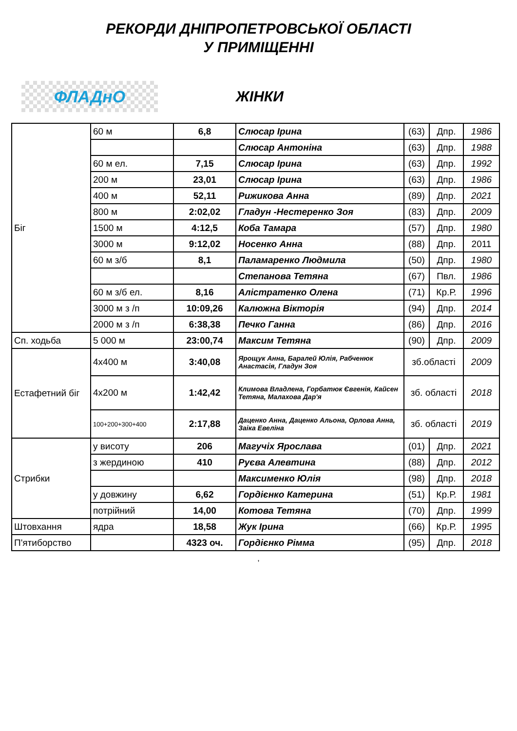РЕКОРДИ ДНІПРОПЕТРОВСЬКОЇ ОБЛАСТІ
У ПРИМІЩЕННІ
ФЛАДнО
ЖІНКИ
| Біг | 60 м | 6,8 | Слюсар Ірина | (63) | Дпр. | 1986 |
| | | | Слюсар Антоніна | (63) | Дпр. | 1988 |
| | 60 м ел. | 7,15 | Слюсар Ірина | (63) | Дпр. | 1992 |
| | 200 м | 23,01 | Слюсар Ірина | (63) | Дпр. | 1986 |
| | 400 м | 52,11 | Рижикова Анна | (89) | Дпр. | 2021 |
| | 800 м | 2:02,02 | Гладун -Нестеренко Зоя | (83) | Дпр. | 2009 |
| | 1500 м | 4:12,5 | Коба Тамара | (57) | Дпр. | 1980 |
| | 3000 м | 9:12,02 | Носенко Анна | (88) | Дпр. | 2011 |
| | 60 м з/б | 8,1 | Паламаренко Людмила | (50) | Дпр. | 1980 |
| | | | Степанова Тетяна | (67) | Пвл. | 1986 |
| | 60 м з/б ел. | 8,16 | Алістратенко Олена | (71) | Кр.Р. | 1996 |
| | 3000 м з /п | 10:09,26 | Калюжна Вікторія | (94) | Дпр. | 2014 |
| | 2000 м з /п | 6:38,38 | Печко Ганна | (86) | Дпр. | 2016 |
| Сп. ходьба | 5 000 м | 23:00,74 | Максим Тетяна | (90) | Дпр. | 2009 |
| Естафетний біг | 4х400 м | 3:40,08 | Ярощук Анна, Баралей Юлія, Рабченюк Анастасія, Гладун Зоя | зб.області | | 2009 |
| | 4х200 м | 1:42,42 | Климова Владлена, Горбатюк Євгенія, Кайсен Тетяна, Малахова Дар'я | зб. області | | 2018 |
| | 100+200+300+400 | 2:17,88 | Даценко Анна, Даценко Альона, Орлова Анна, Заіка Евеліна | зб. області | | 2019 |
| Стрибки | у висоту | 206 | Магучіх Ярослава | (01) | Дпр. | 2021 |
| | з жердиною | 410 | Руєва Алевтина | (88) | Дпр. | 2012 |
| | | | Максименко Юлія | (98) | Дпр. | 2018 |
| | у довжину | 6,62 | Гордієнко Катерина | (51) | Кр.Р. | 1981 |
| | потрійний | 14,00 | Котова Тетяна | (70) | Дпр. | 1999 |
| Штовхання | ядра | 18,58 | Жук Ірина | (66) | Кр.Р. | 1995 |
| П'ятиборство | | 4323 оч. | Гордієнко Рімма | (95) | Дпр. | 2018 |
,